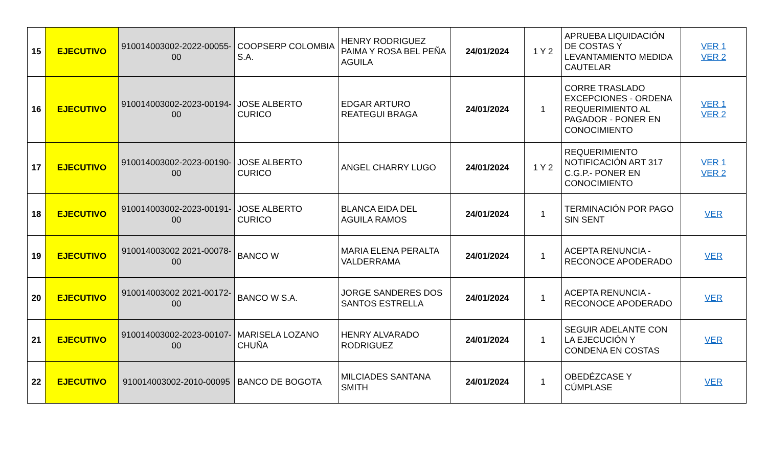| 15 | EJECUTIVO | 910014003002-2022-00055-00 | COOPSERP COLOMBIA S.A. | HENRY RODRIGUEZ PAIMA Y ROSA BEL PEÑA AGUILA | 24/01/2024 | 1 Y 2 | APRUEBA LIQUIDACIÓN DE COSTAS Y LEVANTAMIENTO MEDIDA CAUTELAR | VER 1 VER 2 |
| 16 | EJECUTIVO | 910014003002-2023-00194-00 | JOSE ALBERTO CURICO | EDGAR ARTURO REATEGUI BRAGA | 24/01/2024 | 1 | CORRE TRASLADO EXCEPCIONES - ORDENA REQUERIMIENTO AL PAGADOR - PONER EN CONOCIMIENTO | VER 1 VER 2 |
| 17 | EJECUTIVO | 910014003002-2023-00190-00 | JOSE ALBERTO CURICO | ANGEL CHARRY LUGO | 24/01/2024 | 1 Y 2 | REQUERIMIENTO NOTIFICACIÓN ART 317 C.G.P.- PONER EN CONOCIMIENTO | VER 1 VER 2 |
| 18 | EJECUTIVO | 910014003002-2023-00191-00 | JOSE ALBERTO CURICO | BLANCA EIDA DEL AGUILA RAMOS | 24/01/2024 | 1 | TERMINACIÓN POR PAGO SIN SENT | VER |
| 19 | EJECUTIVO | 910014003002 2021-00078-00 | BANCO W | MARIA ELENA PERALTA VALDERRAMA | 24/01/2024 | 1 | ACEPTA RENUNCIA - RECONOCE APODERADO | VER |
| 20 | EJECUTIVO | 910014003002 2021-00172-00 | BANCO W S.A. | JORGE SANDERES DOS SANTOS ESTRELLA | 24/01/2024 | 1 | ACEPTA RENUNCIA - RECONOCE APODERADO | VER |
| 21 | EJECUTIVO | 910014003002-2023-00107-00 | MARISELA LOZANO CHUÑA | HENRY ALVARADO RODRIGUEZ | 24/01/2024 | 1 | SEGUIR ADELANTE CON LA EJECUCIÓN Y CONDENA EN COSTAS | VER |
| 22 | EJECUTIVO | 910014003002-2010-00095 | BANCO DE BOGOTA | MILCIADES SANTANA SMITH | 24/01/2024 | 1 | OBEDÉZCASE Y CÚMPLASE | VER |